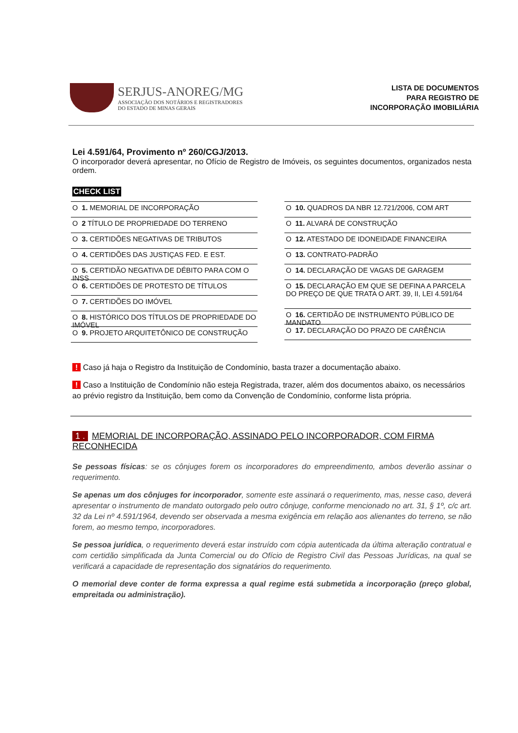SERJUS-ANOREG/MG
ASSOCIAÇÃO DOS NOTÁRIOS E REGISTRADORES
DO ESTADO DE MINAS GERAIS
LISTA DE DOCUMENTOS
PARA REGISTRO DE
INCORPORAÇÃO IMOBILIÁRIA
Lei 4.591/64, Provimento nº 260/CGJ/2013.
O incorporador deverá apresentar, no Ofício de Registro de Imóveis, os seguintes documentos, organizados nesta ordem.
CHECK LIST
O 1. MEMORIAL DE INCORPORAÇÃO
O 2 TÍTULO DE PROPRIEDADE DO TERRENO
O 3. CERTIDÕES NEGATIVAS DE TRIBUTOS
O 4. CERTIDÕES DAS JUSTIÇAS FED. E EST.
O 5. CERTIDÃO NEGATIVA DE DÉBITO PARA COM O INSS
O 6. CERTIDÕES DE PROTESTO DE TÍTULOS
O 7. CERTIDÕES DO IMÓVEL
O 8. HISTÓRICO DOS TÍTULOS DE PROPRIEDADE DO IMÓVEL
O 9. PROJETO ARQUITETÔNICO DE CONSTRUÇÃO
O 10. QUADROS DA NBR 12.721/2006, COM ART
O 11. ALVARÁ DE CONSTRUÇÃO
O 12. ATESTADO DE IDONEIDADE FINANCEIRA
O 13. CONTRATO-PADRÃO
O 14. DECLARAÇÃO DE VAGAS DE GARAGEM
O 15. DECLARAÇÃO EM QUE SE DEFINA A PARCELA DO PREÇO DE QUE TRATA O ART. 39, II, LEI 4.591/64
O 16. CERTIDÃO DE INSTRUMENTO PÚBLICO DE MANDATO
O 17. DECLARAÇÃO DO PRAZO DE CARÊNCIA
! Caso já haja o Registro da Instituição de Condomínio, basta trazer a documentação abaixo.
! Caso a Instituição de Condomínio não esteja Registrada, trazer, além dos documentos abaixo, os necessários ao prévio registro da Instituição, bem como da Convenção de Condomínio, conforme lista própria.
1 . MEMORIAL DE INCORPORAÇÃO, ASSINADO PELO INCORPORADOR, COM FIRMA RECONHECIDA
Se pessoas físicas: se os cônjuges forem os incorporadores do empreendimento, ambos deverão assinar o requerimento.
Se apenas um dos cônjuges for incorporador, somente este assinará o requerimento, mas, nesse caso, deverá apresentar o instrumento de mandato outorgado pelo outro cônjuge, conforme mencionado no art. 31, § 1º, c/c art. 32 da Lei nº 4.591/1964, devendo ser observada a mesma exigência em relação aos alienantes do terreno, se não forem, ao mesmo tempo, incorporadores.
Se pessoa jurídica, o requerimento deverá estar instruído com cópia autenticada da última alteração contratual e com certidão simplificada da Junta Comercial ou do Ofício de Registro Civil das Pessoas Jurídicas, na qual se verificará a capacidade de representação dos signatários do requerimento.
O memorial deve conter de forma expressa a qual regime está submetida a incorporação (preço global, empreitada ou administração).